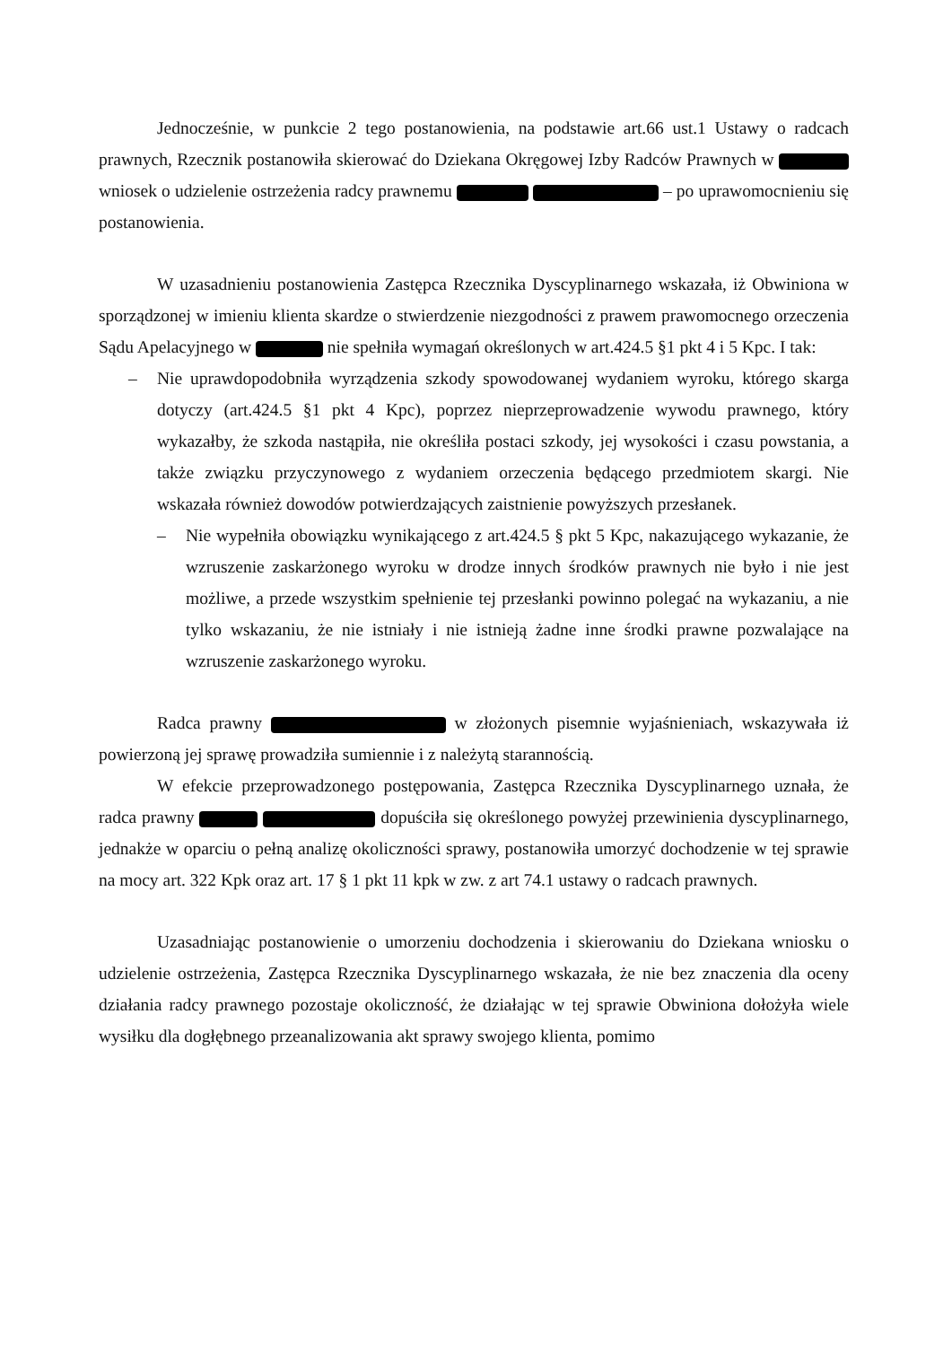Jednocześnie, w punkcie 2 tego postanowienia, na podstawie art.66 ust.1 Ustawy o radcach prawnych, Rzecznik postanowiła skierować do Dziekana Okręgowej Izby Radców Prawnych w wniosek o udzielenie ostrzeżenia radcy prawnemu – po uprawomocnieniu się postanowienia.
W uzasadnieniu postanowienia Zastępca Rzecznika Dyscyplinarnego wskazała, iż Obwiniona w sporządzonej w imieniu klienta skardze o stwierdzenie niezgodności z prawem prawomocnego orzeczenia Sądu Apelacyjnego w nie spełniła wymagań określonych w art.424.5 §1 pkt 4 i 5 Kpc. I tak:
– Nie uprawdopodobniła wyrządzenia szkody spowodowanej wydaniem wyroku, którego skarga dotyczy (art.424.5 §1 pkt 4 Kpc), poprzez nieprzeprowadzenie wywodu prawnego, który wykazałby, że szkoda nastąpiła, nie określiła postaci szkody, jej wysokości i czasu powstania, a także związku przyczynowego z wydaniem orzeczenia będącego przedmiotem skargi. Nie wskazała również dowodów potwierdzających zaistnienie powyższych przesłanek.
– Nie wypełniła obowiązku wynikającego z art.424.5 § pkt 5 Kpc, nakazującego wykazanie, że wzruszenie zaskarżonego wyroku w drodze innych środków prawnych nie było i nie jest możliwe, a przede wszystkim spełnienie tej przesłanki powinno polegać na wykazaniu, a nie tylko wskazaniu, że nie istniały i nie istnieją żadne inne środki prawne pozwalające na wzruszenie zaskarżonego wyroku.
Radca prawny w złożonych pisemnie wyjaśnieniach, wskazywała iż powierzoną jej sprawę prowadziła sumiennie i z należytą starannością.
W efekcie przeprowadzonego postępowania, Zastępca Rzecznika Dyscyplinarnego uznała, że radca prawny dopuściła się określonego powyżej przewinienia dyscyplinarnego, jednakże w oparciu o pełną analizę okoliczności sprawy, postanowiła umorzyć dochodzenie w tej sprawie na mocy art. 322 Kpk oraz art. 17 § 1 pkt 11 kpk w zw. z art 74.1 ustawy o radcach prawnych.
Uzasadniając postanowienie o umorzeniu dochodzenia i skierowaniu do Dziekana wniosku o udzielenie ostrzeżenia, Zastępca Rzecznika Dyscyplinarnego wskazała, że nie bez znaczenia dla oceny działania radcy prawnego pozostaje okoliczność, że działając w tej sprawie Obwiniona dołożyła wiele wysiłku dla dogłębnego przeanalizowania akt sprawy swojego klienta, pomimo